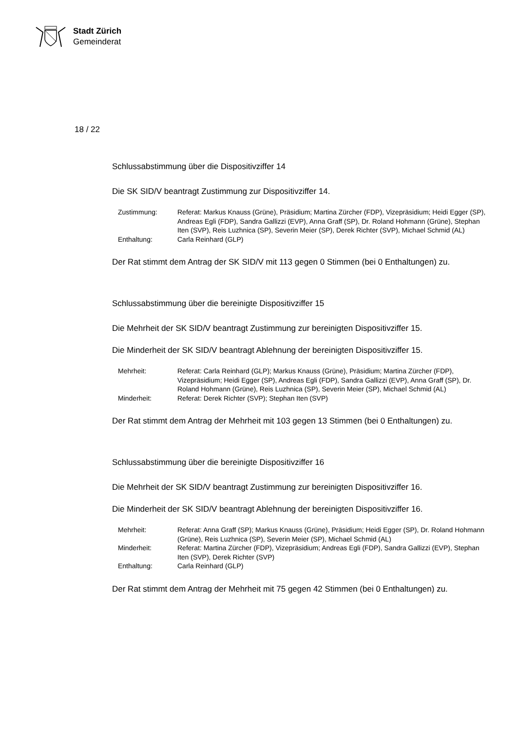Stadt Zürich
Gemeinderat
18 / 22
Schlussabstimmung über die Dispositivziffer 14
Die SK SID/V beantragt Zustimmung zur Dispositivziffer 14.
Zustimmung:
Referat: Markus Knauss (Grüne), Präsidium; Martina Zürcher (FDP), Vizepräsidium; Heidi Egger (SP), Andreas Egli (FDP), Sandra Gallizzi (EVP), Anna Graff (SP), Dr. Roland Hohmann (Grüne), Stephan Iten (SVP), Reis Luzhnica (SP), Severin Meier (SP), Derek Richter (SVP), Michael Schmid (AL)
Enthaltung:
Carla Reinhard (GLP)
Der Rat stimmt dem Antrag der SK SID/V mit 113 gegen 0 Stimmen (bei 0 Enthaltungen) zu.
Schlussabstimmung über die bereinigte Dispositivziffer 15
Die Mehrheit der SK SID/V beantragt Zustimmung zur bereinigten Dispositivziffer 15.
Die Minderheit der SK SID/V beantragt Ablehnung der bereinigten Dispositivziffer 15.
Mehrheit:
Referat: Carla Reinhard (GLP); Markus Knauss (Grüne), Präsidium; Martina Zürcher (FDP), Vizepräsidium; Heidi Egger (SP), Andreas Egli (FDP), Sandra Gallizzi (EVP), Anna Graff (SP), Dr. Roland Hohmann (Grüne), Reis Luzhnica (SP), Severin Meier (SP), Michael Schmid (AL)
Minderheit:
Referat: Derek Richter (SVP); Stephan Iten (SVP)
Der Rat stimmt dem Antrag der Mehrheit mit 103 gegen 13 Stimmen (bei 0 Enthaltungen) zu.
Schlussabstimmung über die bereinigte Dispositivziffer 16
Die Mehrheit der SK SID/V beantragt Zustimmung zur bereinigten Dispositivziffer 16.
Die Minderheit der SK SID/V beantragt Ablehnung der bereinigten Dispositivziffer 16.
Mehrheit:
Referat: Anna Graff (SP); Markus Knauss (Grüne), Präsidium; Heidi Egger (SP), Dr. Roland Hohmann (Grüne), Reis Luzhnica (SP), Severin Meier (SP), Michael Schmid (AL)
Minderheit:
Referat: Martina Zürcher (FDP), Vizepräsidium; Andreas Egli (FDP), Sandra Gallizzi (EVP), Stephan Iten (SVP), Derek Richter (SVP)
Enthaltung:
Carla Reinhard (GLP)
Der Rat stimmt dem Antrag der Mehrheit mit 75 gegen 42 Stimmen (bei 0 Enthaltungen) zu.